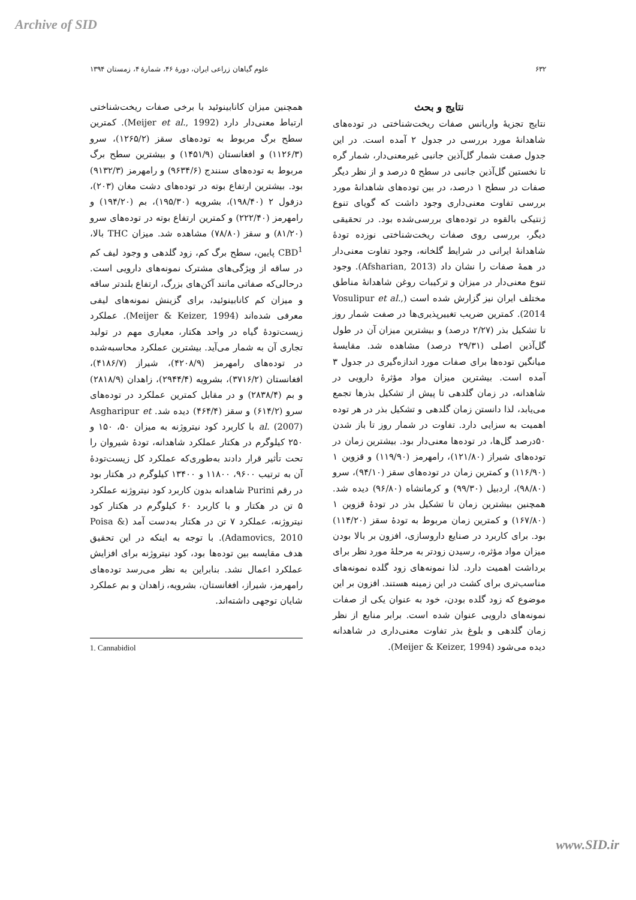Archive of SID
۶۳۲ علوم گیاهان زراعی ایران، دورهٔ ۴۶، شمارهٔ ۴، زمستان ۱۳۹۴
نتایج و بحث
نتایج تجزیهٔ واریانس صفات ریخت‌شناختی در توده‌های شاهدانهٔ مورد بررسی در جدول ۲ آمده است. در این جدول صفت شمار گل‌آذین جانبی غیرمعنی‌دار، شمار گره تا نخستین گل‌آذین جانبی در سطح ۵ درصد و از نظر دیگر صفات در سطح ۱ درصد، در بین توده‌های شاهدانهٔ مورد بررسی تفاوت معنی‌داری وجود داشت که گویای تنوع ژنتیکی بالقوه در توده‌های بررسی‌شده بود. در تحقیقی دیگر، بررسی روی صفات ریخت‌شناختی نوزده تودهٔ شاهدانهٔ ایرانی در شرایط گلخانه، وجود تفاوت معنی‌دار در همهٔ صفات را نشان داد (Afsharian, 2013). وجود تنوع معنی‌دار در میزان و ترکیبات روغن شاهدانهٔ مناطق مختلف ایران نیز گزارش شده است (Vosulipur et al., 2014). کمترین ضریب تغییرپذیری‌ها در صفت شمار روز تا تشکیل بذر (۲/۲۷ درصد) و بیشترین میزان آن در طول گل‌آذین اصلی (۲۹/۳۱ درصد) مشاهده شد. مقایسهٔ میانگین توده‌ها برای صفات مورد اندازه‌گیری در جدول ۳ آمده است. بیشترین میزان مواد مؤثرهٔ دارویی در شاهدانه، در زمان گلدهی تا پیش از تشکیل بذرها تجمع می‌یابد، لذا دانستن زمان گلدهی و تشکیل بذر در هر توده اهمیت به سزایی دارد. تفاوت در شمار روز تا باز شدن ۵۰درصد گل‌ها، در توده‌ها معنی‌دار بود. بیشترین زمان در توده‌های شیراز (۱۲۱/۸۰)، رامهرمز (۱۱۹/۹۰) و قزوین ۱ (۱۱۶/۹۰) و کمترین زمان در توده‌های سقز (۹۴/۱۰)، سرو (۹۸/۸۰)، اردبیل (۹۹/۳۰) و کرمانشاه (۹۶/۸۰) دیده شد. همچنین بیشترین زمان تا تشکیل بذر در تودهٔ قزوین ۱ (۱۶۷/۸۰) و کمترین زمان مربوط به تودهٔ سقز (۱۱۴/۲۰) بود. برای کاربرد در صنایع داروسازی، افزون بر بالا بودن میزان مواد مؤثره، رسیدن زودتر به مرحلهٔ مورد نظر برای برداشت اهمیت دارد. لذا نمونه‌های زود گلده نمونه‌های مناسب‌تری برای کشت در این زمینه هستند. افزون بر این موضوع که زود گلده بودن، خود به عنوان یکی از صفات نمونه‌های دارویی عنوان شده است. برابر منابع از نظر زمان گلدهی و بلوغ بذر تفاوت معنی‌داری در شاهدانه دیده می‌شود (Meijer & Keizer, 1994).
همچنین میزان کانابینوئید با برخی صفات ریخت‌شناختی ارتباط معنی‌دار دارد (Meijer et al., 1992). کمترین سطح برگ مربوط به توده‌های سقز (۱۲۶۵/۲)، سرو (۱۱۲۶/۳) و افغانستان (۱۴۵۱/۹) و بیشترین سطح برگ مربوط به توده‌های سنندج (۹۶۳۴/۶) و رامهرمز (۹۱۳۲/۳) بود. بیشترین ارتفاع بوته در توده‌های دشت مغان (۲۰۳)، دزفول ۲ (۱۹۸/۴۰)، بشرویه (۱۹۵/۳۰)، بم (۱۹۴/۲۰) و رامهرمز (۲۲۲/۴۰) و کمترین ارتفاع بوته در توده‌های سرو (۸۱/۲۰) و سقز (۷۸/۸۰) مشاهده شد. میزان THC بالا، CBD<sup>1</sup> پایین، سطح برگ کم، زود گلدهی و وجود لیف کم در ساقه از ویژگی‌های مشترک نمونه‌های دارویی است. درحالی‌که صفاتی مانند آکن‌های بزرگ، ارتفاع بلندتر ساقه و میزان کم کانابینوئید، برای گزینش نمونه‌های لیفی معرفی شده‌اند (Meijer & Keizer, 1994). عملکرد زیست‌تودهٔ گیاه در واحد هکتار، معیاری مهم در تولید تجاری آن به شمار می‌آید. بیشترین عملکرد محاسبه‌شده در توده‌های رامهرمز (۴۲۰۸/۹)، شیراز (۴۱۸۶/۷)، افغانستان (۳۷۱۶/۲)، بشرویه (۲۹۴۴/۴)، زاهدان (۲۸۱۸/۹) و بم (۲۸۳۸/۴) و در مقابل کمترین عملکرد در توده‌های سرو (۶۱۴/۲) و سقز (۴۶۴/۴) دیده شد. Asgharipur et al. (2007) با کاربرد کود نیتروژنه به میزان ۵۰، ۱۵۰ و ۲۵۰ کیلوگرم در هکتار عملکرد شاهدانه، تودهٔ شیروان را تحت تأثیر قرار دادند به‌طوری‌که عملکرد کل زیست‌تودهٔ آن به ترتیب ۹۶۰۰، ۱۱۸۰۰ و ۱۳۴۰۰ کیلوگرم در هکتار بود در رقم Purini شاهدانه بدون کاربرد کود نیتروژنه عملکرد ۵ تن در هکتار و با کاربرد ۶۰ کیلوگرم در هکتار کود نیتروژنه، عملکرد ۷ تن در هکتار به‌دست آمد (Poisa & Adamovics, 2010). با توجه به اینکه در این تحقیق هدف مقایسه بین توده‌ها بود، کود نیتروژنه برای افزایش عملکرد اعمال نشد. بنابراین به نظر می‌رسد توده‌های رامهرمز، شیراز، افغانستان، بشرویه، زاهدان و بم عملکرد شایان توجهی داشته‌اند.
1. Cannabidiol
www.SID.ir